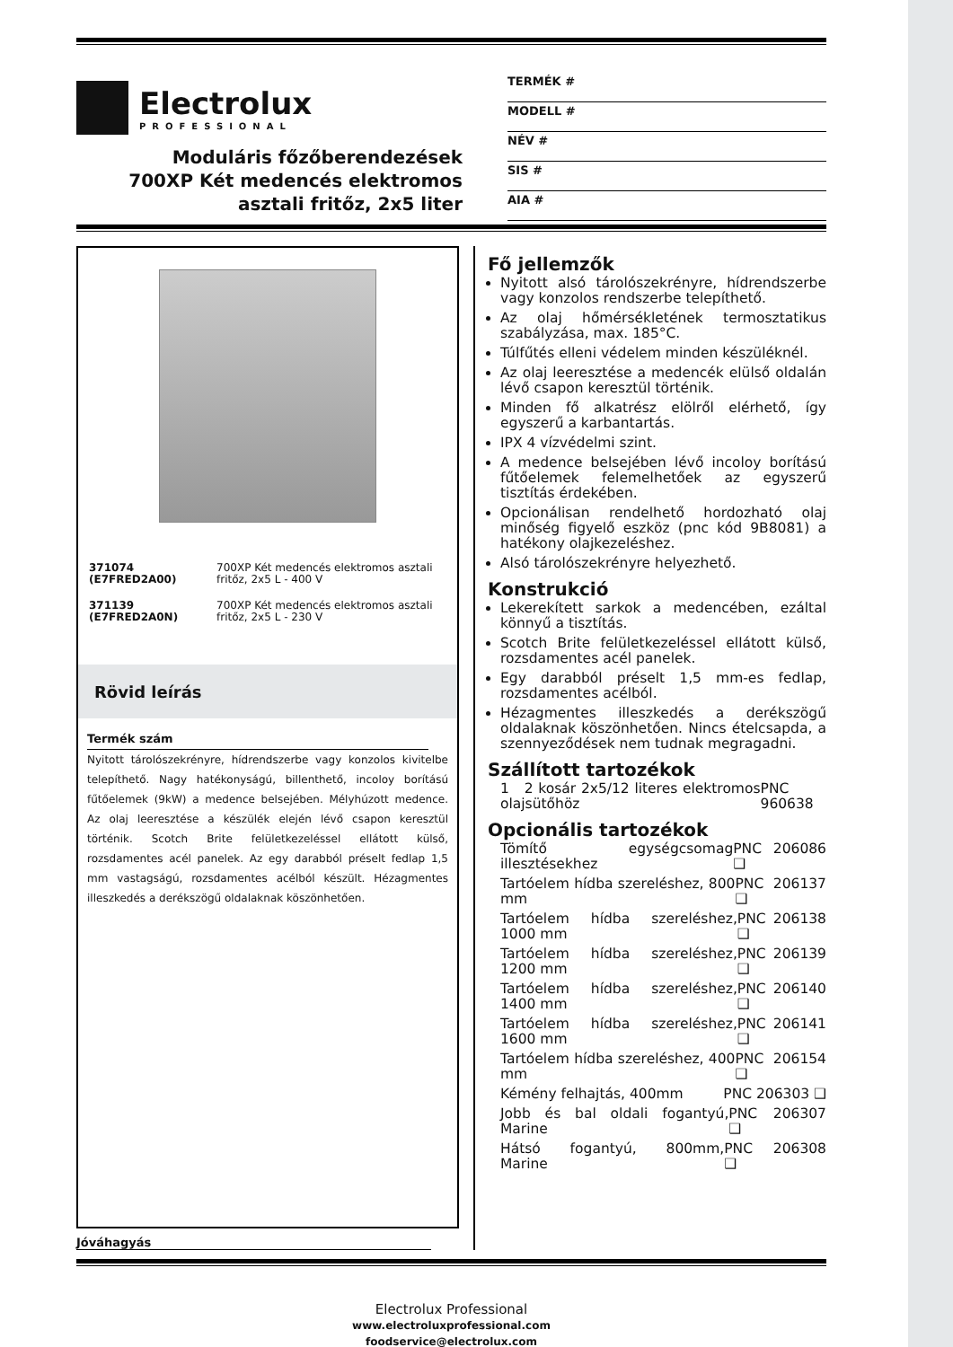Electrolux
PROFESSIONAL
Moduláris főzőberendezések
700XP Két medencés elektromos
asztali fritőz, 2x5 liter
TERMÉK #
MODELL #
NÉV #
SIS #
AIA #
| 371074 (E7FRED2A00) | 700XP Két medencés elektromos asztali fritőz, 2x5 L - 400 V |
| 371139 (E7FRED2A0N) | 700XP Két medencés elektromos asztali fritőz, 2x5 L - 230 V |
Rövid leírás
Termék szám
Nyitott tárolószekrényre, hídrendszerbe vagy konzolos kivitelbe telepíthető. Nagy hatékonyságú, billenthető, incoloy borítású fűtőelemek (9kW) a medence belsejében. Mélyhúzott medence. Az olaj leeresztése a készülék elején lévő csapon keresztül történik. Scotch Brite felületkezeléssel ellátott külső, rozsdamentes acél panelek. Az egy darabból préselt fedlap 1,5 mm vastagságú, rozsdamentes acélból készült. Hézagmentes illeszkedés a derékszögű oldalaknak köszönhetően.
Jóváhagyás
Fő jellemzők
Nyitott alsó tárolószekrényre, hídrendszerbe vagy konzolos rendszerbe telepíthető.
Az olaj hőmérsékletének termosztatikus szabályzása, max. 185°C.
Túlfűtés elleni védelem minden készüléknél.
Az olaj leeresztése a medencék elülső oldalán lévő csapon keresztül történik.
Minden fő alkatrész elölről elérhető, így egyszerű a karbantartás.
IPX 4 vízvédelmi szint.
A medence belsejében lévő incoloy borítású fűtőelemek felemelhetőek az egyszerű tisztítás érdekében.
Opcionálisan rendelhető hordozható olaj minőség figyelő eszköz (pnc kód 9B8081) a hatékony olajkezeléshez.
Alsó tárolószekrényre helyezhető.
Konstrukció
Lekerekített sarkok a medencében, ezáltal könnyű a tisztítás.
Scotch Brite felületkezeléssel ellátott külső, rozsdamentes acél panelek.
Egy darabból préselt 1,5 mm-es fedlap, rozsdamentes acélból.
Hézagmentes illeszkedés a derékszögű oldalaknak köszönhetően. Nincs ételcsapda, a szennyeződések nem tudnak megragadni.
Szállított tartozékok
1 2 kosár 2x5/12 literes elektromos olajsütőhöz PNC 960638
Opcionális tartozékok
Tömítő egységcsomag illesztésekhez PNC 206086 ❑
Tartóelem hídba szereléshez, 800 mm PNC 206137 ❑
Tartóelem hídba szereléshez, 1000 mm PNC 206138 ❑
Tartóelem hídba szereléshez, 1200 mm PNC 206139 ❑
Tartóelem hídba szereléshez, 1400 mm PNC 206140 ❑
Tartóelem hídba szereléshez, 1600 mm PNC 206141 ❑
Tartóelem hídba szereléshez, 400 mm PNC 206154 ❑
Kémény felhajtás, 400mm PNC 206303 ❑
Jobb és bal oldali fogantyú, Marine PNC 206307 ❑
Hátsó fogantyú, 800mm, Marine PNC 206308 ❑
Electrolux Professional
www.electroluxprofessional.com
foodservice@electrolux.com